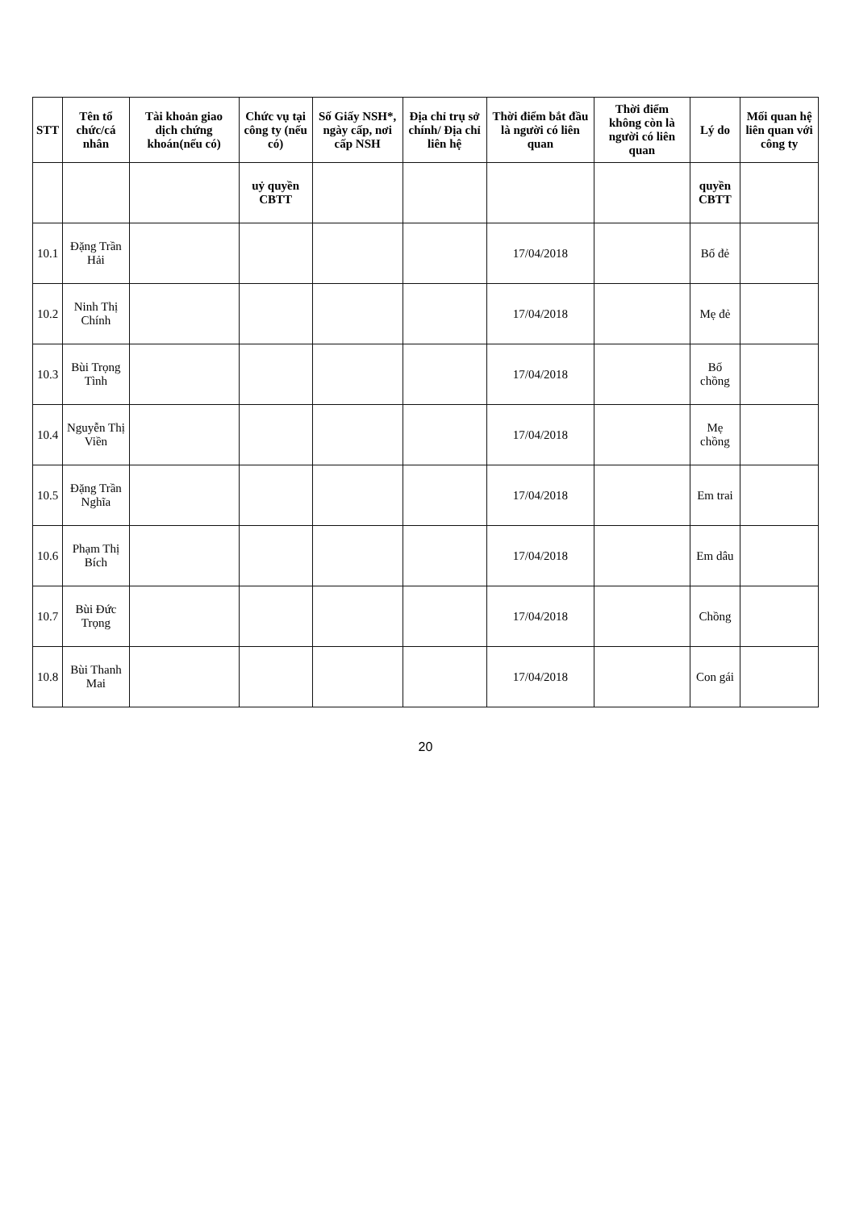| STT | Tên tổ chức/cá nhân | Tài khoản giao dịch chứng khoán(nếu có) | Chức vụ tại công ty (nếu có) | Số Giấy NSH*, ngày cấp, nơi cấp NSH | Địa chỉ trụ sở chính/ Địa chỉ liên hệ | Thời điểm bắt đầu là người có liên quan | Thời điểm không còn là người có liên quan | Lý do | Mối quan hệ liên quan với công ty |
| --- | --- | --- | --- | --- | --- | --- | --- | --- | --- |
| | | | uỷ quyền CBTT | | | | | quyền CBTT | |
| 10.1 | Đặng Trần Hải | | | | | 17/04/2018 | | Bố đẻ | |
| 10.2 | Ninh Thị Chính | | | | | 17/04/2018 | | Mẹ đẻ | |
| 10.3 | Bùi Trọng Tình | | | | | 17/04/2018 | | Bố chồng | |
| 10.4 | Nguyễn Thị Viền | | | | | 17/04/2018 | | Mẹ chồng | |
| 10.5 | Đặng Trần Nghĩa | | | | | 17/04/2018 | | Em trai | |
| 10.6 | Phạm Thị Bích | | | | | 17/04/2018 | | Em dâu | |
| 10.7 | Bùi Đức Trọng | | | | | 17/04/2018 | | Chồng | |
| 10.8 | Bùi Thanh Mai | | | | | 17/04/2018 | | Con gái | |
20